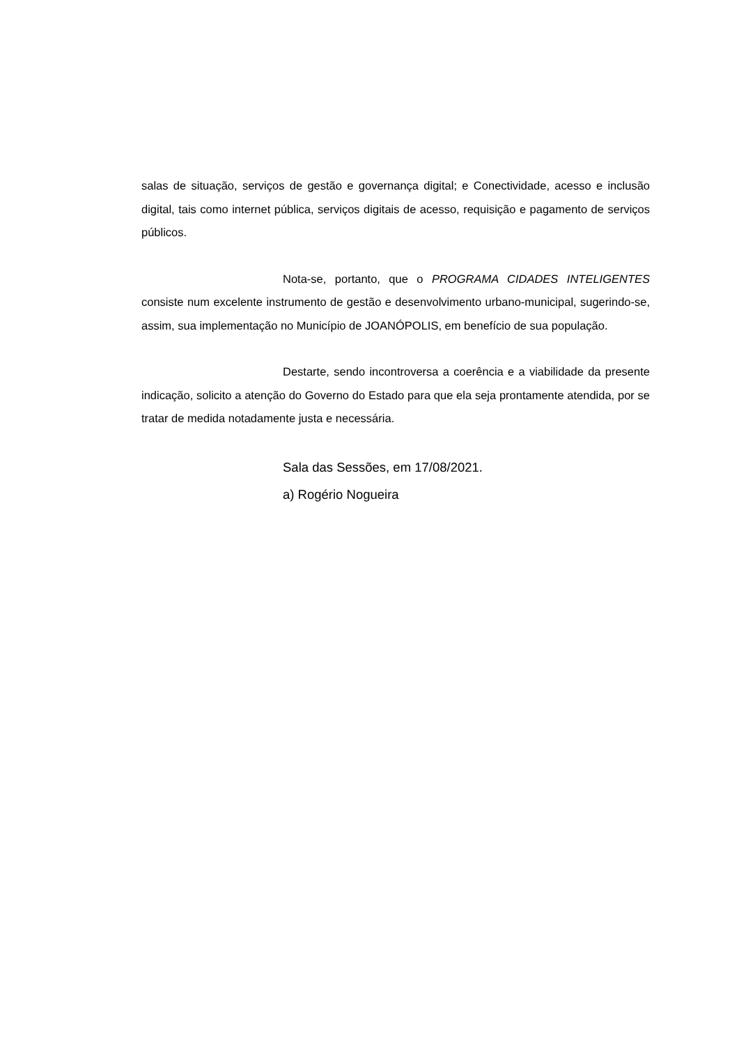salas de situação, serviços de gestão e governança digital; e Conectividade, acesso e inclusão digital, tais como internet pública, serviços digitais de acesso, requisição e pagamento de serviços públicos.
Nota-se, portanto, que o PROGRAMA CIDADES INTELIGENTES consiste num excelente instrumento de gestão e desenvolvimento urbano-municipal, sugerindo-se, assim, sua implementação no Município de JOANÓPOLIS, em benefício de sua população.
Destarte, sendo incontroversa a coerência e a viabilidade da presente indicação, solicito a atenção do Governo do Estado para que ela seja prontamente atendida, por se tratar de medida notadamente justa e necessária.
Sala das Sessões, em 17/08/2021.
a) Rogério Nogueira